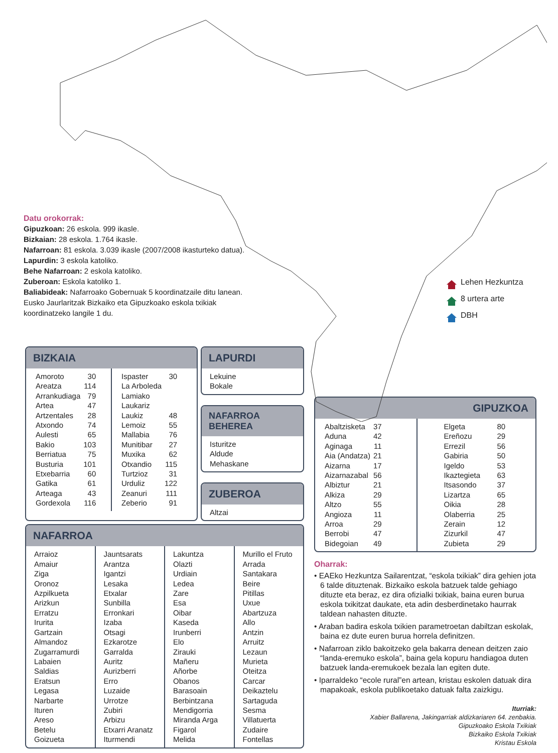Datu orokorrak:
Gipuzkoan: 26 eskola. 999 ikasle.
Bizkaian: 28 eskola. 1.764 ikasle.
Nafarroan: 81 eskola. 3.039 ikasle (2007/2008 ikasturteko datua).
Lapurdin: 3 eskola katoliko.
Behe Nafarroan: 2 eskola katoliko.
Zuberoan: Eskola katoliko 1.
Baliabideak: Nafarroako Gobernuak 5 koordinatzaile ditu lanean. Eusko Jaurlaritzak Bizkaiko eta Gipuzkoako eskola txikiak koordinatzeko langile 1 du.
Lehen Hezkuntza
8 urtera arte
DBH
BIZKAIA
| Amoroto | 30 |
| Areatza | 114 |
| Arrankudiaga | 79 |
| Artea | 47 |
| Artzentales | 28 |
| Atxondo | 74 |
| Aulesti | 65 |
| Bakio | 103 |
| Berriatua | 75 |
| Busturia | 101 |
| Etxebarria | 60 |
| Gatika | 61 |
| Arteaga | 43 |
| Gordexola | 116 |
| Ispaster | 30 |
| La Arboleda | |
| Lamiako | |
| Laukariz | |
| Laukiz | 48 |
| Lemoiz | 55 |
| Mallabia | 76 |
| Munitibar | 27 |
| Muxika | 62 |
| Otxandio | 115 |
| Turtzioz | 31 |
| Urduliz | 122 |
| Zeanuri | 111 |
| Zeberio | 91 |
LAPURDI
Lekuine
Bokale
NAFARROA BEHEREA
Isturitze
Aldude
Mehaskane
ZUBEROA
Altzai
NAFARROA
Arraioz
Amaiur
Ziga
Oronoz
Azpilkueta
Arizkun
Erratzu
Irurita
Gartzain
Almandoz
Zugarramurdi
Labaien
Saldias
Eratsun
Legasa
Narbarte
Ituren
Areso
Betelu
Goizueta
Jauntsarats
Arantza
Igantzi
Lesaka
Etxalar
Sunbilla
Erronkari
Izaba
Otsagi
Ezkarotze
Garralda
Auritz
Aurizberri
Erro
Luzaide
Urrotze
Zubiri
Arbizu
Etxarri Aranatz
Iturmendi
Lakuntza
Olazti
Urdiain
Ledea
Zare
Esa
Oibar
Kaseda
Irunberri
Elo
Zirauki
Mañeru
Añorbe
Obanos
Barasoain
Berbintzana
Mendigorria
Miranda Arga
Figarol
Melida
Murillo el Fruto
Arrada
Santakara
Beire
Pitillas
Uxue
Abartzuza
Allo
Antzin
Arruitz
Lezaun
Murieta
Oteitza
Carcar
Deikaztelu
Sartaguda
Sesma
Villatuerta
Zudaire
Fontellas
GIPUZKOA
| Abaltzisketa | 37 |
| Aduna | 42 |
| Aginaga | 11 |
| Aia (Andatza) | 21 |
| Aizarna | 17 |
| Aizarnazabal | 56 |
| Albiztur | 21 |
| Alkiza | 29 |
| Altzo | 55 |
| Angioza | 11 |
| Arroa | 29 |
| Berrobi | 47 |
| Bidegoian | 49 |
| Elgeta | 80 |
| Ereñozu | 29 |
| Errezil | 56 |
| Gabiria | 50 |
| Igeldo | 53 |
| Ikaztegieta | 63 |
| Itsasondo | 37 |
| Lizartza | 65 |
| Oikia | 28 |
| Olaberria | 25 |
| Zerain | 12 |
| Zizurkil | 47 |
| Zubieta | 29 |
Oharrak:
• EAEko Hezkuntza Sailarentzat, “eskola txikiak” dira gehien jota 6 talde dituztenak. Bizkaiko eskola batzuek talde gehiago dituzte eta beraz, ez dira ofizialki txikiak, baina euren burua eskola txikitzat daukate, eta adin desberdinetako haurrak taldean nahasten dituzte.
• Araban badira eskola txikien parametroetan dabiltzan eskolak, baina ez dute euren burua horrela definitzen.
• Nafarroan ziklo bakoitzeko gela bakarra denean deitzen zaio “landa-eremuko eskola”, baina gela kopuru handiagoa duten batzuek landa-eremukoek bezala lan egiten dute.
• Iparraldeko “ecole rural”en artean, kristau eskolen datuak dira mapakoak, eskola publikoetako datuak falta zaizkigu.
Iturriak:
Xabier Ballarena, Jakingarriak aldizkariaren 64. zenbakia.
Gipuzkoako Eskola Txikiak
Bizkaiko Eskola Txikiak
Kristau Eskola